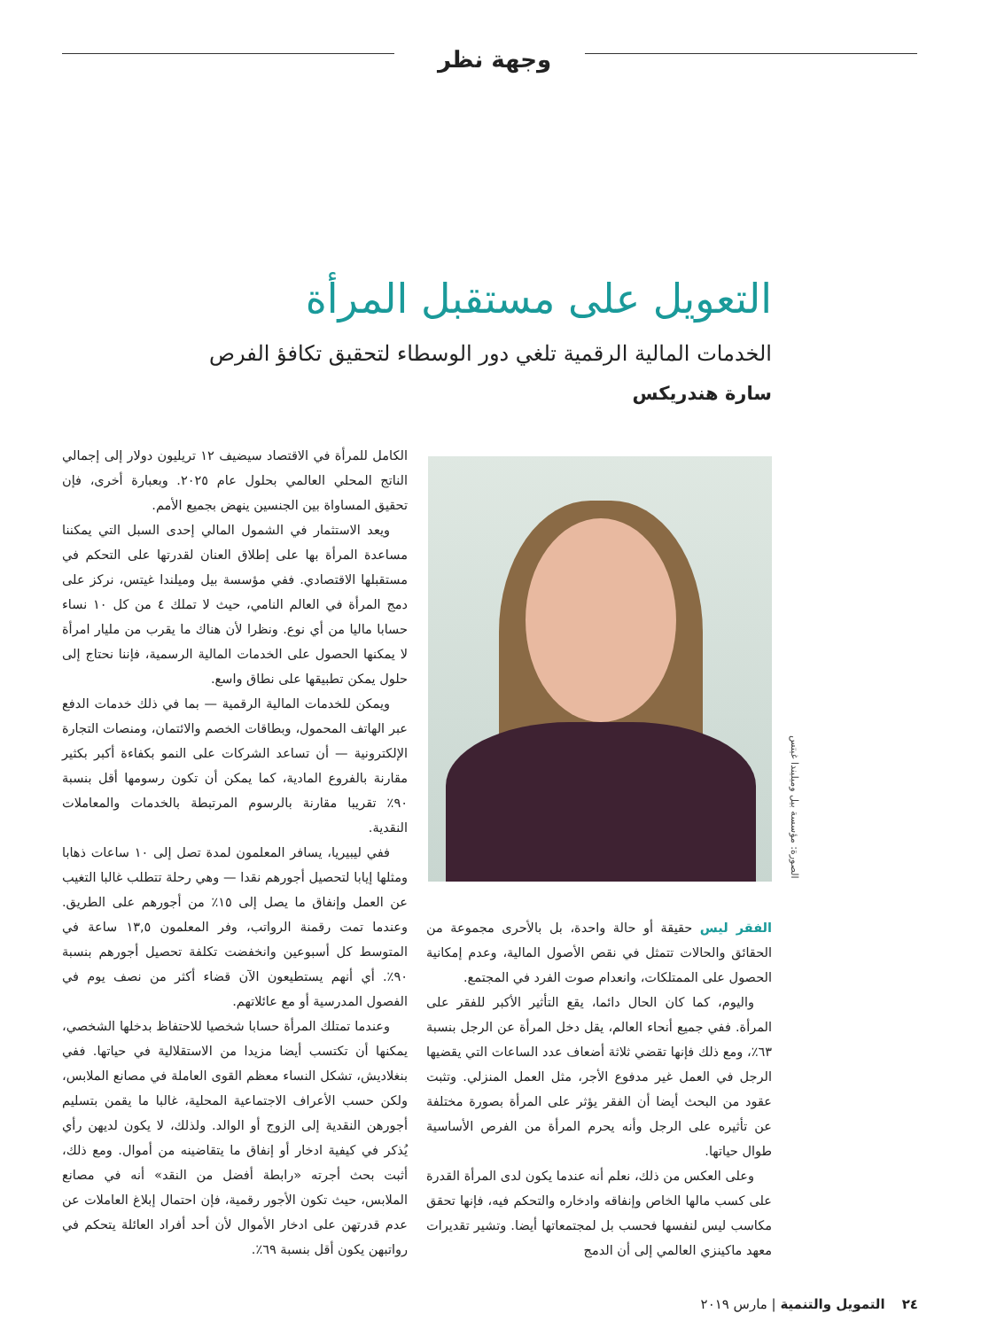وجهة نظر
التعويل على مستقبل المرأة
الخدمات المالية الرقمية تلغي دور الوسطاء لتحقيق تكافؤ الفرص
سارة هندريكس
الصورة: مؤسسة بيل وميليندا غيتس
الفقر ليس حقيقة أو حالة واحدة، بل بالأحرى مجموعة من الحقائق والحالات تتمثل في نقص الأصول المالية، وعدم إمكانية الحصول على الممتلكات، وانعدام صوت الفرد في المجتمع.
واليوم، كما كان الحال دائما، يقع التأثير الأكبر للفقر على المرأة. ففي جميع أنحاء العالم، يقل دخل المرأة عن الرجل بنسبة ٦٣٪، ومع ذلك فإنها تقضي ثلاثة أضعاف عدد الساعات التي يقضيها الرجل في العمل غير مدفوع الأجر، مثل العمل المنزلي. وتثبت عقود من البحث أيضا أن الفقر يؤثر على المرأة بصورة مختلفة عن تأثيره على الرجل وأنه يحرم المرأة من الفرص الأساسية طوال حياتها.
وعلى العكس من ذلك، نعلم أنه عندما يكون لدى المرأة القدرة على كسب مالها الخاص وإنفاقه وادخاره والتحكم فيه، فإنها تحقق مكاسب ليس لنفسها فحسب بل لمجتمعاتها أيضا. وتشير تقديرات معهد ماكينزي العالمي إلى أن الدمج
الكامل للمرأة في الاقتصاد سيضيف ١٢ تريليون دولار إلى إجمالي الناتج المحلي العالمي بحلول عام ٢٠٢٥. وبعبارة أخرى، فإن تحقيق المساواة بين الجنسين ينهض بجميع الأمم.
ويعد الاستثمار في الشمول المالي إحدى السبل التي يمكننا مساعدة المرأة بها على إطلاق العنان لقدرتها على التحكم في مستقبلها الاقتصادي. ففي مؤسسة بيل وميلندا غيتس، نركز على دمج المرأة في العالم النامي، حيث لا تملك ٤ من كل ١٠ نساء حسابا ماليا من أي نوع. ونظرا لأن هناك ما يقرب من مليار امرأة لا يمكنها الحصول على الخدمات المالية الرسمية، فإننا نحتاج إلى حلول يمكن تطبيقها على نطاق واسع.
ويمكن للخدمات المالية الرقمية — بما في ذلك خدمات الدفع عبر الهاتف المحمول، وبطاقات الخصم والائتمان، ومنصات التجارة الإلكترونية — أن تساعد الشركات على النمو بكفاءة أكبر بكثير مقارنة بالفروع المادية، كما يمكن أن تكون رسومها أقل بنسبة ٩٠٪ تقريبا مقارنة بالرسوم المرتبطة بالخدمات والمعاملات النقدية.
ففي ليبيريا، يسافر المعلمون لمدة تصل إلى ١٠ ساعات ذهابا ومثلها إيابا لتحصيل أجورهم نقدا — وهي رحلة تتطلب غالبا التغيب عن العمل وإنفاق ما يصل إلى ١٥٪ من أجورهم على الطريق. وعندما تمت رقمنة الرواتب، وفر المعلمون ١٣,٥ ساعة في المتوسط كل أسبوعين وانخفضت تكلفة تحصيل أجورهم بنسبة ٩٠٪. أي أنهم يستطيعون الآن قضاء أكثر من نصف يوم في الفصول المدرسية أو مع عائلاتهم.
وعندما تمتلك المرأة حسابا شخصيا للاحتفاظ بدخلها الشخصي، يمكنها أن تكتسب أيضا مزيدا من الاستقلالية في حياتها. ففي بنغلاديش، تشكل النساء معظم القوى العاملة في مصانع الملابس، ولكن حسب الأعراف الاجتماعية المحلية، غالبا ما يقمن بتسليم أجورهن النقدية إلى الزوج أو الوالد. ولذلك، لا يكون لديهن رأي يُذكر في كيفية ادخار أو إنفاق ما يتقاضينه من أموال. ومع ذلك، أثبت بحث أجرته «رابطة أفضل من النقد» أنه في مصانع الملابس، حيث تكون الأجور رقمية، فإن احتمال إبلاغ العاملات عن عدم قدرتهن على ادخار الأموال لأن أحد أفراد العائلة يتحكم في رواتبهن يكون أقل بنسبة ٦٩٪.
٢٤ التمويل والتنمية | مارس ٢٠١٩